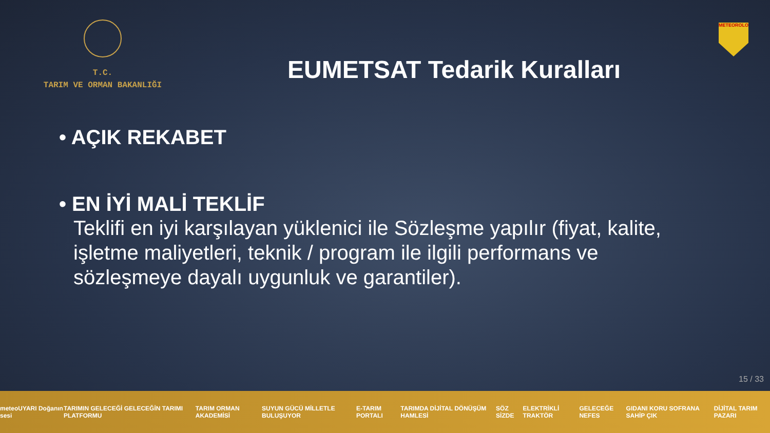T.C.
TARIM VE ORMAN BAKANLIĞI
EUMETSAT Tedarik Kuralları
METEOROLOJİ
• AÇIK REKABET
• EN İYİ MALİ TEKLİF
Teklifi en iyi karşılayan yüklenici ile Sözleşme yapılır (fiyat, kalite, işletme maliyetleri, teknik / program ile ilgili performans ve sözleşmeye dayalı uygunluk ve garantiler).
15 / 33
meteoUYARI Doğanın sesi TARIMIN GELECEĞİ GELECEĞİN TARIMI PLATFORMU TARIM ORMAN AKADEMİSİ SUYUN GÜCÜ MİLLETLE BULUŞUYOR E-TARIM PORTALI TARIMDA DİJİTAL DÖNÜŞÜM HAMLESİ SÖZ SİZDE ELEKTRİKLİ TRAKTÖR GELECEĞE NEFES GIDANI KORU SOFRANA SAHİP ÇIK DİJİTAL TARIM PAZARI